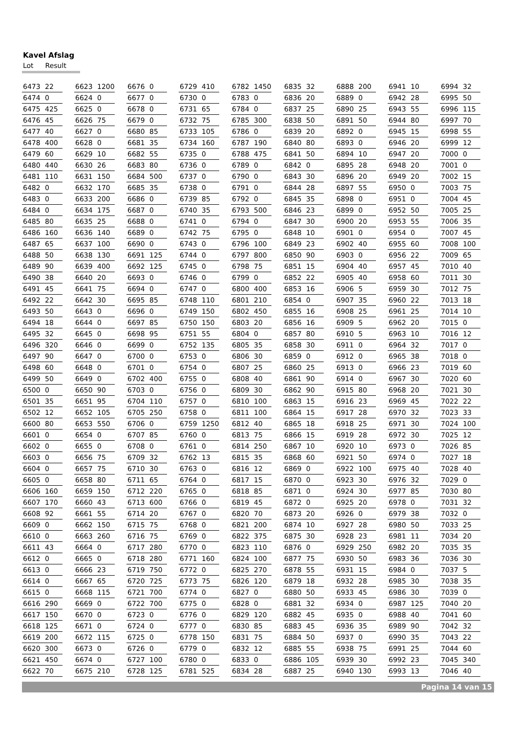Kavel Afslag
Lot Result
| 6473 | 22 |
| 6474 | 0 |
| 6475 | 425 |
| 6476 | 45 |
| 6477 | 40 |
| 6478 | 400 |
| 6479 | 60 |
| 6480 | 440 |
| 6481 | 110 |
| 6482 | 0 |
| 6483 | 0 |
| 6484 | 0 |
| 6485 | 80 |
| 6486 | 160 |
| 6487 | 65 |
| 6488 | 50 |
| 6489 | 90 |
| 6490 | 38 |
| 6491 | 45 |
| 6492 | 22 |
| 6493 | 50 |
| 6494 | 18 |
| 6495 | 32 |
| 6496 | 320 |
| 6497 | 90 |
| 6498 | 60 |
| 6499 | 50 |
| 6500 | 0 |
| 6501 | 35 |
| 6502 | 12 |
| 6600 | 80 |
| 6601 | 0 |
| 6602 | 0 |
| 6603 | 0 |
| 6604 | 0 |
| 6605 | 0 |
| 6606 | 160 |
| 6607 | 170 |
| 6608 | 92 |
| 6609 | 0 |
| 6610 | 0 |
| 6611 | 43 |
| 6612 | 0 |
| 6613 | 0 |
| 6614 | 0 |
| 6615 | 0 |
| 6616 | 290 |
| 6617 | 150 |
| 6618 | 125 |
| 6619 | 200 |
| 6620 | 300 |
| 6621 | 450 |
| 6622 | 70 |
| 6623 | 1200 |
| 6624 | 0 |
| 6625 | 0 |
| 6626 | 75 |
| 6627 | 0 |
| 6628 | 0 |
| 6629 | 10 |
| 6630 | 26 |
| 6631 | 150 |
| 6632 | 170 |
| 6633 | 200 |
| 6634 | 175 |
| 6635 | 25 |
| 6636 | 140 |
| 6637 | 100 |
| 6638 | 130 |
| 6639 | 400 |
| 6640 | 20 |
| 6641 | 75 |
| 6642 | 30 |
| 6643 | 0 |
| 6644 | 0 |
| 6645 | 0 |
| 6646 | 0 |
| 6647 | 0 |
| 6648 | 0 |
| 6649 | 0 |
| 6650 | 90 |
| 6651 | 95 |
| 6652 | 105 |
| 6653 | 550 |
| 6654 | 0 |
| 6655 | 0 |
| 6656 | 75 |
| 6657 | 75 |
| 6658 | 80 |
| 6659 | 150 |
| 6660 | 43 |
| 6661 | 55 |
| 6662 | 150 |
| 6663 | 260 |
| 6664 | 0 |
| 6665 | 0 |
| 6666 | 23 |
| 6667 | 65 |
| 6668 | 115 |
| 6669 | 0 |
| 6670 | 0 |
| 6671 | 0 |
| 6672 | 115 |
| 6673 | 0 |
| 6674 | 0 |
| 6675 | 210 |
| 6676 | 0 |
| 6677 | 0 |
| 6678 | 0 |
| 6679 | 0 |
| 6680 | 85 |
| 6681 | 35 |
| 6682 | 55 |
| 6683 | 80 |
| 6684 | 500 |
| 6685 | 35 |
| 6686 | 0 |
| 6687 | 0 |
| 6688 | 0 |
| 6689 | 0 |
| 6690 | 0 |
| 6691 | 125 |
| 6692 | 125 |
| 6693 | 0 |
| 6694 | 0 |
| 6695 | 85 |
| 6696 | 0 |
| 6697 | 85 |
| 6698 | 95 |
| 6699 | 0 |
| 6700 | 0 |
| 6701 | 0 |
| 6702 | 400 |
| 6703 | 0 |
| 6704 | 110 |
| 6705 | 250 |
| 6706 | 0 |
| 6707 | 85 |
| 6708 | 0 |
| 6709 | 32 |
| 6710 | 30 |
| 6711 | 65 |
| 6712 | 220 |
| 6713 | 600 |
| 6714 | 20 |
| 6715 | 75 |
| 6716 | 75 |
| 6717 | 280 |
| 6718 | 280 |
| 6719 | 750 |
| 6720 | 725 |
| 6721 | 700 |
| 6722 | 700 |
| 6723 | 0 |
| 6724 | 0 |
| 6725 | 0 |
| 6726 | 0 |
| 6727 | 100 |
| 6728 | 125 |
| 6729 | 410 |
| 6730 | 0 |
| 6731 | 65 |
| 6732 | 75 |
| 6733 | 105 |
| 6734 | 160 |
| 6735 | 0 |
| 6736 | 0 |
| 6737 | 0 |
| 6738 | 0 |
| 6739 | 85 |
| 6740 | 35 |
| 6741 | 0 |
| 6742 | 75 |
| 6743 | 0 |
| 6744 | 0 |
| 6745 | 0 |
| 6746 | 0 |
| 6747 | 0 |
| 6748 | 110 |
| 6749 | 150 |
| 6750 | 150 |
| 6751 | 55 |
| 6752 | 135 |
| 6753 | 0 |
| 6754 | 0 |
| 6755 | 0 |
| 6756 | 0 |
| 6757 | 0 |
| 6758 | 0 |
| 6759 | 1250 |
| 6760 | 0 |
| 6761 | 0 |
| 6762 | 13 |
| 6763 | 0 |
| 6764 | 0 |
| 6765 | 0 |
| 6766 | 0 |
| 6767 | 0 |
| 6768 | 0 |
| 6769 | 0 |
| 6770 | 0 |
| 6771 | 160 |
| 6772 | 0 |
| 6773 | 75 |
| 6774 | 0 |
| 6775 | 0 |
| 6776 | 0 |
| 6777 | 0 |
| 6778 | 150 |
| 6779 | 0 |
| 6780 | 0 |
| 6781 | 525 |
| 6782 | 1450 |
| 6783 | 0 |
| 6784 | 0 |
| 6785 | 300 |
| 6786 | 0 |
| 6787 | 190 |
| 6788 | 475 |
| 6789 | 0 |
| 6790 | 0 |
| 6791 | 0 |
| 6792 | 0 |
| 6793 | 500 |
| 6794 | 0 |
| 6795 | 0 |
| 6796 | 100 |
| 6797 | 800 |
| 6798 | 75 |
| 6799 | 0 |
| 6800 | 400 |
| 6801 | 210 |
| 6802 | 450 |
| 6803 | 20 |
| 6804 | 0 |
| 6805 | 35 |
| 6806 | 30 |
| 6807 | 25 |
| 6808 | 40 |
| 6809 | 30 |
| 6810 | 100 |
| 6811 | 100 |
| 6812 | 40 |
| 6813 | 75 |
| 6814 | 250 |
| 6815 | 35 |
| 6816 | 12 |
| 6817 | 15 |
| 6818 | 85 |
| 6819 | 45 |
| 6820 | 70 |
| 6821 | 200 |
| 6822 | 375 |
| 6823 | 110 |
| 6824 | 100 |
| 6825 | 270 |
| 6826 | 120 |
| 6827 | 0 |
| 6828 | 0 |
| 6829 | 120 |
| 6830 | 85 |
| 6831 | 75 |
| 6832 | 12 |
| 6833 | 0 |
| 6834 | 28 |
| 6835 | 32 |
| 6836 | 20 |
| 6837 | 25 |
| 6838 | 50 |
| 6839 | 20 |
| 6840 | 80 |
| 6841 | 50 |
| 6842 | 0 |
| 6843 | 30 |
| 6844 | 28 |
| 6845 | 35 |
| 6846 | 23 |
| 6847 | 30 |
| 6848 | 10 |
| 6849 | 23 |
| 6850 | 90 |
| 6851 | 15 |
| 6852 | 22 |
| 6853 | 16 |
| 6854 | 0 |
| 6855 | 16 |
| 6856 | 16 |
| 6857 | 80 |
| 6858 | 30 |
| 6859 | 0 |
| 6860 | 25 |
| 6861 | 90 |
| 6862 | 90 |
| 6863 | 15 |
| 6864 | 15 |
| 6865 | 18 |
| 6866 | 15 |
| 6867 | 10 |
| 6868 | 60 |
| 6869 | 0 |
| 6870 | 0 |
| 6871 | 0 |
| 6872 | 0 |
| 6873 | 20 |
| 6874 | 10 |
| 6875 | 30 |
| 6876 | 0 |
| 6877 | 75 |
| 6878 | 55 |
| 6879 | 18 |
| 6880 | 50 |
| 6881 | 32 |
| 6882 | 45 |
| 6883 | 45 |
| 6884 | 50 |
| 6885 | 55 |
| 6886 | 105 |
| 6887 | 25 |
| 6888 | 200 |
| 6889 | 0 |
| 6890 | 25 |
| 6891 | 50 |
| 6892 | 0 |
| 6893 | 0 |
| 6894 | 10 |
| 6895 | 28 |
| 6896 | 20 |
| 6897 | 55 |
| 6898 | 0 |
| 6899 | 0 |
| 6900 | 20 |
| 6901 | 0 |
| 6902 | 40 |
| 6903 | 0 |
| 6904 | 40 |
| 6905 | 40 |
| 6906 | 5 |
| 6907 | 35 |
| 6908 | 25 |
| 6909 | 5 |
| 6910 | 5 |
| 6911 | 0 |
| 6912 | 0 |
| 6913 | 0 |
| 6914 | 0 |
| 6915 | 80 |
| 6916 | 23 |
| 6917 | 28 |
| 6918 | 25 |
| 6919 | 28 |
| 6920 | 10 |
| 6921 | 50 |
| 6922 | 100 |
| 6923 | 30 |
| 6924 | 30 |
| 6925 | 20 |
| 6926 | 0 |
| 6927 | 28 |
| 6928 | 23 |
| 6929 | 250 |
| 6930 | 50 |
| 6931 | 15 |
| 6932 | 28 |
| 6933 | 45 |
| 6934 | 0 |
| 6935 | 0 |
| 6936 | 35 |
| 6937 | 0 |
| 6938 | 75 |
| 6939 | 30 |
| 6940 | 130 |
| 6941 | 10 |
| 6942 | 28 |
| 6943 | 55 |
| 6944 | 80 |
| 6945 | 15 |
| 6946 | 20 |
| 6947 | 20 |
| 6948 | 20 |
| 6949 | 20 |
| 6950 | 0 |
| 6951 | 0 |
| 6952 | 50 |
| 6953 | 55 |
| 6954 | 0 |
| 6955 | 60 |
| 6956 | 22 |
| 6957 | 45 |
| 6958 | 60 |
| 6959 | 30 |
| 6960 | 22 |
| 6961 | 25 |
| 6962 | 20 |
| 6963 | 10 |
| 6964 | 32 |
| 6965 | 38 |
| 6966 | 23 |
| 6967 | 30 |
| 6968 | 20 |
| 6969 | 45 |
| 6970 | 32 |
| 6971 | 30 |
| 6972 | 30 |
| 6973 | 0 |
| 6974 | 0 |
| 6975 | 40 |
| 6976 | 32 |
| 6977 | 85 |
| 6978 | 0 |
| 6979 | 38 |
| 6980 | 50 |
| 6981 | 11 |
| 6982 | 20 |
| 6983 | 36 |
| 6984 | 0 |
| 6985 | 30 |
| 6986 | 30 |
| 6987 | 125 |
| 6988 | 40 |
| 6989 | 90 |
| 6990 | 35 |
| 6991 | 25 |
| 6992 | 23 |
| 6993 | 13 |
| 6994 | 32 |
| 6995 | 50 |
| 6996 | 115 |
| 6997 | 70 |
| 6998 | 55 |
| 6999 | 12 |
| 7000 | 0 |
| 7001 | 0 |
| 7002 | 15 |
| 7003 | 75 |
| 7004 | 45 |
| 7005 | 25 |
| 7006 | 35 |
| 7007 | 45 |
| 7008 | 100 |
| 7009 | 65 |
| 7010 | 40 |
| 7011 | 30 |
| 7012 | 75 |
| 7013 | 18 |
| 7014 | 10 |
| 7015 | 0 |
| 7016 | 12 |
| 7017 | 0 |
| 7018 | 0 |
| 7019 | 60 |
| 7020 | 60 |
| 7021 | 30 |
| 7022 | 22 |
| 7023 | 33 |
| 7024 | 100 |
| 7025 | 12 |
| 7026 | 85 |
| 7027 | 18 |
| 7028 | 40 |
| 7029 | 0 |
| 7030 | 80 |
| 7031 | 32 |
| 7032 | 0 |
| 7033 | 25 |
| 7034 | 20 |
| 7035 | 35 |
| 7036 | 30 |
| 7037 | 5 |
| 7038 | 35 |
| 7039 | 0 |
| 7040 | 20 |
| 7041 | 60 |
| 7042 | 32 |
| 7043 | 22 |
| 7044 | 60 |
| 7045 | 340 |
| 7046 | 40 |
Pagina 14 van 15